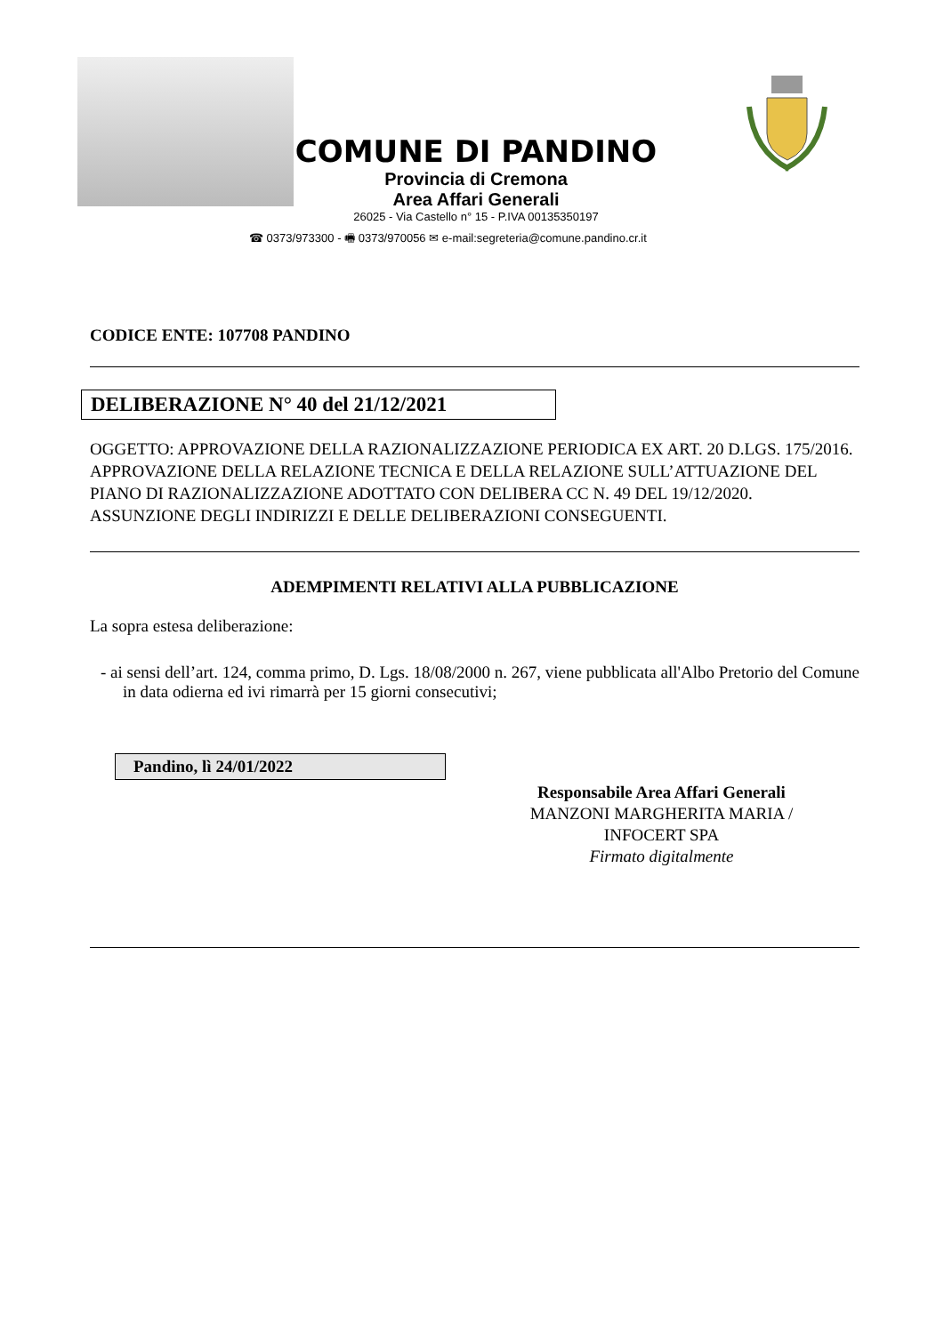COMUNE DI PANDINO
Provincia di Cremona
Area Affari Generali
26025 - Via Castello n° 15 - P.IVA 00135350197
☎ 0373/973300 - 🖷 0373/970056 ✉ e-mail:segreteria@comune.pandino.cr.it
CODICE ENTE: 107708 PANDINO
DELIBERAZIONE N° 40 del 21/12/2021
OGGETTO: APPROVAZIONE DELLA RAZIONALIZZAZIONE PERIODICA EX ART. 20 D.LGS. 175/2016. APPROVAZIONE DELLA RELAZIONE TECNICA E DELLA RELAZIONE SULL’ATTUAZIONE DEL PIANO DI RAZIONALIZZAZIONE ADOTTATO CON DELIBERA CC N. 49 DEL 19/12/2020. ASSUNZIONE DEGLI INDIRIZZI E DELLE DELIBERAZIONI CONSEGUENTI.
ADEMPIMENTI RELATIVI ALLA PUBBLICAZIONE
La sopra estesa deliberazione:
- ai sensi dell’art. 124, comma primo, D. Lgs. 18/08/2000 n. 267, viene pubblicata all'Albo Pretorio del Comune in data odierna ed ivi rimarrà per 15 giorni consecutivi;
Pandino, lì 24/01/2022
Responsabile Area Affari Generali
MANZONI MARGHERITA MARIA /
INFOCERT SPA
Firmato digitalmente